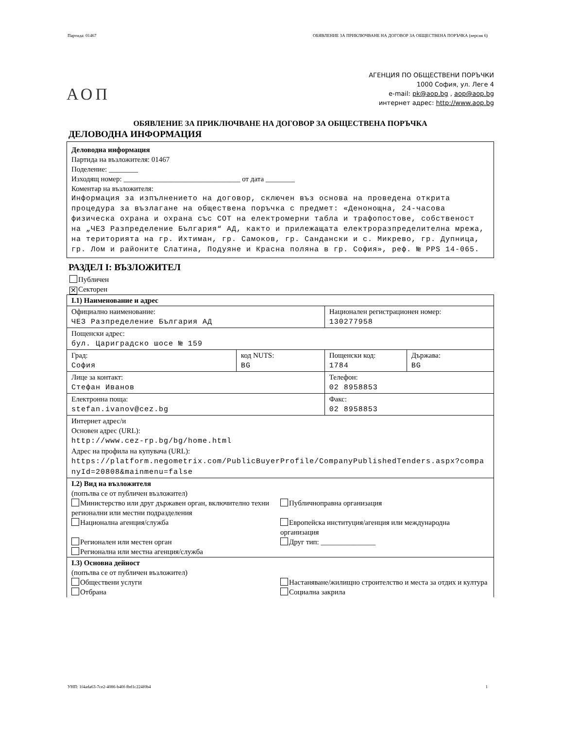Партида: 01467 ОБЯВЛЕНИЕ ЗА ПРИКЛЮЧВАНЕ НА ДОГОВОР ЗА ОБЩЕСТВЕНА ПОРЪЧКА (версия 6)
АОП
АГЕНЦИЯ ПО ОБЩЕСТВЕНИ ПОРЪЧКИ
1000 София, ул. Леге 4
e-mail: pk@aop.bg , aop@aop.bg
интернет адрес: http://www.aop.bg
ОБЯВЛЕНИЕ ЗА ПРИКЛЮЧВАНЕ НА ДОГОВОР ЗА ОБЩЕСТВЕНА ПОРЪЧКА
ДЕЛОВОДНА ИНФОРМАЦИЯ
Деловодна информация
Партида на възложителя: 01467
Поделение: ________
Изходящ номер: ________________________________ от дата ________
Коментар на възложителя:
Информация за изпълнението на договор, сключен въз основа на проведена открита процедура за възлагане на обществена поръчка с предмет: «Денонощна, 24-часова физическа охрана и охрана със СОТ на електромерни табла и трафопостове, собственост на „ЧЕЗ Разпределение България“ АД, както и прилежащата електроразпределителна мрежа, на територията на гр. Ихтиман, гр. Самоков, гр. Сандански и с. Микрево, гр. Дупница, гр. Лом и районите Слатина, Подуяне и Красна поляна в гр. София», реф. № PPS 14-065.
РАЗДЕЛ I: ВЪЗЛОЖИТЕЛ
Публичен
✕ Секторен
| I.1) Наименование и адрес | | | |
| Официално наименование: ЧЕЗ Разпределение България АД | | Национален регистрационен номер: 130277958 | |
| Пощенски адрес: бул. Цариградско шосе № 159 | | | |
| Град: София | код NUTS: BG | Пощенски код: 1784 | Държава: BG |
| Лице за контакт: Стефан Иванов | | Телефон: 02 8958853 | |
| Електронна поща: stefan.ivanov@cez.bg | | Факс: 02 8958853 | |
| Интернет адрес/и Основен адрес (URL): http://www.cez-rp.bg/bg/home.html Адрес на профила на купувача (URL): https://platform.negometrix.com/PublicBuyerProfile/CompanyPublishedTenders.aspx?companyId=20808&mainmenu=false | | | |
| I.2) Вид на възложителя (попълва се от публичен възложител) Министерство или друг държавен орган, включително техни регионални или местни подразделения Публичноправна организация Национална агенция/служба Европейска институция/агенция или международна организация Регионален или местен орган Регионална или местна агенция/служба Друг тип: _______________ | | | |
| I.3) Основна дейност (попълва се от публичен възложител) Обществени услуги Настаняване/жилищно строителство и места за отдих и култура Отбрана Социална закрила | | | |
УНП: 1f4ada63-7ce2-4086-b40f-fbd1c224f0b4 1